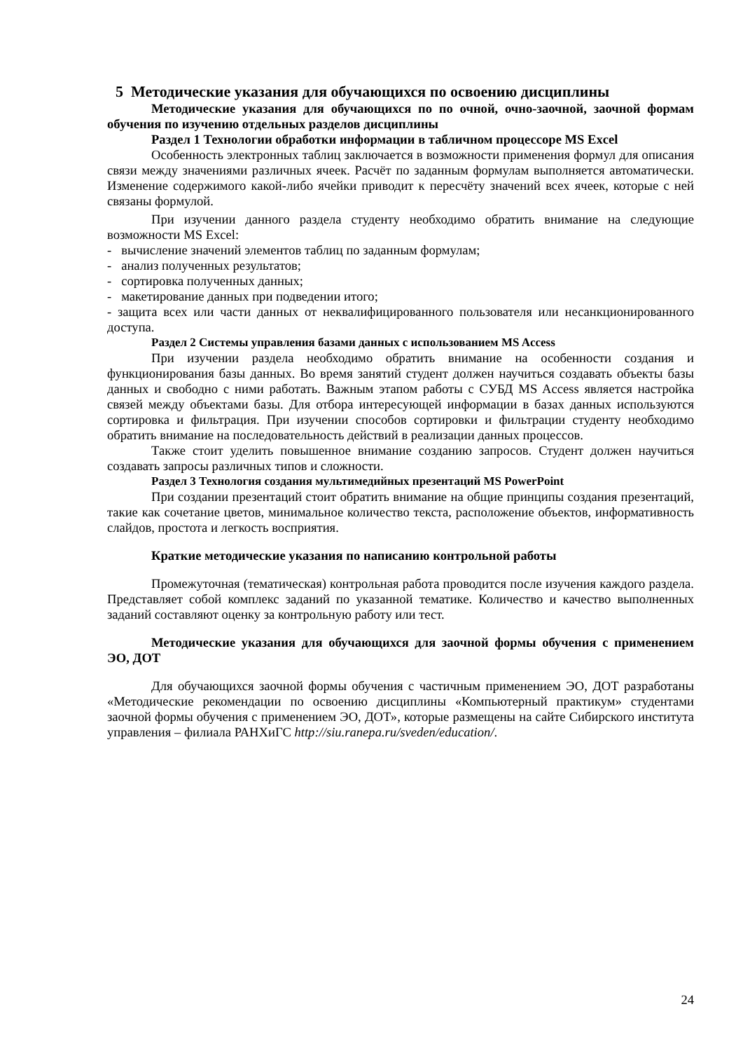5 Методические указания для обучающихся по освоению дисциплины
Методические указания для обучающихся по по очной, очно-заочной, заочной формам обучения по изучению отдельных разделов дисциплины
Раздел 1 Технологии обработки информации в табличном процессоре MS Excel
Особенность электронных таблиц заключается в возможности применения формул для описания связи между значениями различных ячеек. Расчёт по заданным формулам выполняется автоматически. Изменение содержимого какой-либо ячейки приводит к пересчёту значений всех ячеек, которые с ней связаны формулой.
При изучении данного раздела студенту необходимо обратить внимание на следующие возможности MS Excel:
- вычисление значений элементов таблиц по заданным формулам;
- анализ полученных результатов;
- сортировка полученных данных;
- макетирование данных при подведении итого;
- защита всех или части данных от неквалифицированного пользователя или несанкционированного доступа.
Раздел 2 Системы управления базами данных с использованием MS Access
При изучении раздела необходимо обратить внимание на особенности создания и функционирования базы данных. Во время занятий студент должен научиться создавать объекты базы данных и свободно с ними работать. Важным этапом работы с СУБД MS Access является настройка связей между объектами базы. Для отбора интересующей информации в базах данных используются сортировка и фильтрация. При изучении способов сортировки и фильтрации студенту необходимо обратить внимание на последовательность действий в реализации данных процессов.
Также стоит уделить повышенное внимание созданию запросов. Студент должен научиться создавать запросы различных типов и сложности.
Раздел 3 Технология создания мультимедийных презентаций MS PowerPoint
При создании презентаций стоит обратить внимание на общие принципы создания презентаций, такие как сочетание цветов, минимальное количество текста, расположение объектов, информативность слайдов, простота и легкость восприятия.
Краткие методические указания по написанию контрольной работы
Промежуточная (тематическая) контрольная работа проводится после изучения каждого раздела. Представляет собой комплекс заданий по указанной тематике. Количество и качество выполненных заданий составляют оценку за контрольную работу или тест.
Методические указания для обучающихся для заочной формы обучения с применением ЭО, ДОТ
Для обучающихся заочной формы обучения с частичным применением ЭО, ДОТ разработаны «Методические рекомендации по освоению дисциплины «Компьютерный практикум» студентами заочной формы обучения с применением ЭО, ДОТ», которые размещены на сайте Сибирского института управления – филиала РАНХиГС http://siu.ranepa.ru/sveden/education/.
24